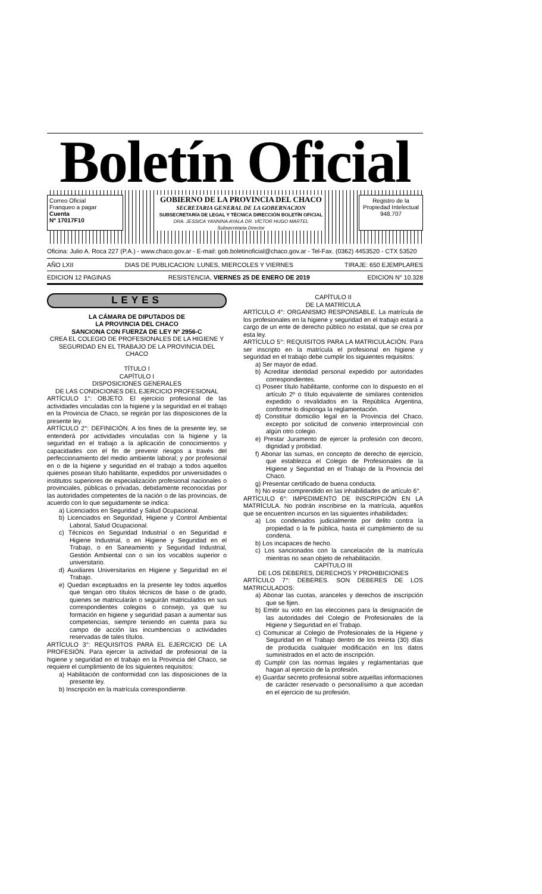Boletín Oficial
Correo Oficial
Franqueo a pagar
Cuenta
Nº 17017F10
GOBIERNO DE LA PROVINCIA DEL CHACO
SECRETARIA GENERAL DE LA GOBERNACION
SUBSECRETARÍA DE LEGAL Y TÉCNICA DIRECCIÓN BOLETÍN OFICIAL
DRA. JESSICA YANNINA AYALA DR. VÍCTOR HUGO MARTEL
Subsecretaria Director
Registro de la
Propiedad Intelectual
948.707
Oficina: Julio A. Roca 227 (P.A.) - www.chaco.gov.ar - E-mail: gob.boletinoficial@chaco.gov.ar - Tel-Fax. (0362) 4453520 - CTX 53520
AÑO LXII DIAS DE PUBLICACION: LUNES, MIERCOLES Y VIERNES TIRAJE: 650 EJEMPLARES
EDICION 12 PAGINAS RESISTENCIA, VIERNES 25 DE ENERO DE 2019 EDICION N° 10.328
LEYES
LA CÁMARA DE DIPUTADOS DE
LA PROVINCIA DEL CHACO
SANCIONA CON FUERZA DE LEY Nº 2956-C
CREA EL COLEGIO DE PROFESIONALES DE LA HIGIENE Y SEGURIDAD EN EL TRABAJO DE LA PROVINCIA DEL CHACO
TÍTULO I
CAPÍTULO I
DISPOSICIONES GENERALES
DE LAS CONDICIONES DEL EJERCICIO PROFESIONAL
ARTÍCULO 1°: OBJETO. El ejercicio profesional de las actividades vinculadas con la higiene y la seguridad en el trabajo en la Provincia de Chaco, se regirán por las disposiciones de la presente ley.
ARTÍCULO 2°: DEFINICIÓN. A los fines de la presente ley, se entenderá por actividades vinculadas con la higiene y la seguridad en el trabajo a la aplicación de conocimientos y capacidades con el fin de prevenir riesgos a través del perfeccionamiento del medio ambiente laboral; y por profesional en o de la higiene y seguridad en el trabajo a todos aquellos quienes posean título habilitante, expedidos por universidades o institutos superiores de especialización profesional nacionales o provinciales, públicas o privadas, debidamente reconocidas por las autoridades competentes de la nación o de las provincias, de acuerdo con lo que seguidamente se indica:
a) Licenciados en Seguridad y Salud Ocupacional.
b) Licenciados en Seguridad, Higiene y Control Ambiental Laboral, Salud Ocupacional.
c) Técnicos en Seguridad Industrial o en Seguridad e Higiene Industrial, o en Higiene y Seguridad en el Trabajo, o en Saneamiento y Seguridad Industrial, Gestión Ambiental con o sin los vocablos superior o universitario.
d) Auxiliares Universitarios en Higiene y Seguridad en el Trabajo.
e) Quedan exceptuados en la presente ley todos aquellos que tengan otro títulos técnicos de base o de grado, quienes se matricularán o seguirán matriculados en sus correspondientes colegios o consejo, ya que su formación en higiene y seguridad pasan a aumentar sus competencias, siempre teniendo en cuenta para su campo de acción las incumbencias o actividades reservadas de tales títulos.
ARTÍCULO 3°: REQUISITOS PARA EL EJERCICIO DE LA PROFESIÓN. Para ejercer la actividad de profesional de la higiene y seguridad en el trabajo en la Provincia del Chaco, se requiere el cumplimiento de los siguientes requisitos:
a) Habilitación de conformidad con las disposiciones de la presente ley.
b) Inscripción en la matrícula correspondiente.
CAPÍTULO II
DE LA MATRÍCULA
ARTÍCULO 4°: ORGANISMO RESPONSABLE. La matrícula de los profesionales en la higiene y seguridad en el trabajo estará a cargo de un ente de derecho público no estatal, que se crea por esta ley.
ARTÍCULO 5°: REQUISITOS PARA LA MATRICULACIÓN. Para ser inscripto en la matrícula el profesional en higiene y seguridad en el trabajo debe cumplir los siguientes requisitos:
a) Ser mayor de edad.
b) Acreditar identidad personal expedido por autoridades correspondientes.
c) Poseer título habilitante, conforme con lo dispuesto en el artículo 2º o título equivalente de similares contenidos expedido o revalidados en la República Argentina, conforme lo disponga la reglamentación.
d) Constituir domicilio legal en la Provincia del Chaco, excepto por solicitud de convenio interprovincial con algún otro colegio.
e) Prestar Juramento de ejercer la profesión con decoro, dignidad y probidad.
f) Abonar las sumas, en concepto de derecho de ejercicio, que establezca el Colegio de Profesionales de la Higiene y Seguridad en el Trabajo de la Provincia del Chaco.
g) Presentar certificado de buena conducta.
h) No estar comprendido en las inhabilidades de artículo 6°.
ARTÍCULO 6°: IMPEDIMENTO DE INSCRIPCIÓN EN LA MATRÍCULA. No podrán inscribirse en la matrícula, aquellos que se encuentren incursos en las siguientes inhabilidades:
a) Los condenados judicialmente por delito contra la propiedad o la fe pública, hasta el cumplimiento de su condena.
b) Los incapaces de hecho.
c) Los sancionados con la cancelación de la matrícula mientras no sean objeto de rehabilitación.
CAPÍTULO III
DE LOS DEBERES, DERECHOS Y PROHIBICIONES
ARTÍCULO 7°: DEBERES. SON DEBERES DE LOS MATRICULADOS:
a) Abonar las cuotas, aranceles y derechos de inscripción que se fijen.
b) Emitir su voto en las elecciones para la designación de las autoridades del Colegio de Profesionales de la Higiene y Seguridad en el Trabajo.
c) Comunicar al Colegio de Profesionales de la Higiene y Seguridad en el Trabajo dentro de los treinta (30) días de producida cualquier modificación en los datos suministrados en el acto de inscripción.
d) Cumplir con las normas legales y reglamentarias que hagan al ejercicio de la profesión.
e) Guardar secreto profesional sobre aquellas informaciones de carácter reservado o personalísimo a que accedan en el ejercicio de su profesión.